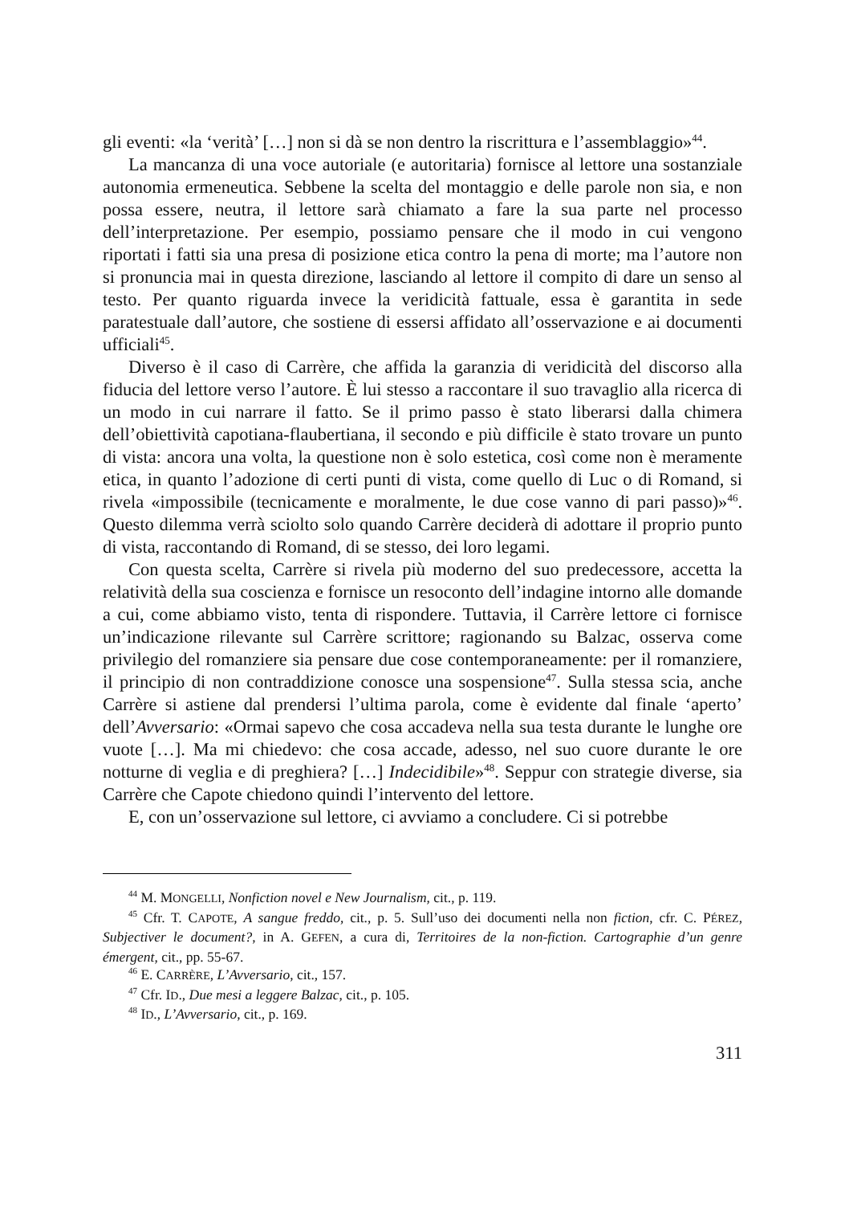gli eventi: «la ‘verità’ […] non si dà se non dentro la riscrittura e l’assemblaggio»<sup>44</sup>.
La mancanza di una voce autoriale (e autoritaria) fornisce al lettore una sostanziale autonomia ermeneutica. Sebbene la scelta del montaggio e delle parole non sia, e non possa essere, neutra, il lettore sarà chiamato a fare la sua parte nel processo dell’interpretazione. Per esempio, possiamo pensare che il modo in cui vengono riportati i fatti sia una presa di posizione etica contro la pena di morte; ma l’autore non si pronuncia mai in questa direzione, lasciando al lettore il compito di dare un senso al testo. Per quanto riguarda invece la veridicità fattuale, essa è garantita in sede paratestuale dall’autore, che sostiene di essersi affidato all’osservazione e ai documenti ufficiali<sup>45</sup>.
Diverso è il caso di Carrère, che affida la garanzia di veridicità del discorso alla fiducia del lettore verso l’autore. È lui stesso a raccontare il suo travaglio alla ricerca di un modo in cui narrare il fatto. Se il primo passo è stato liberarsi dalla chimera dell’obiettività capotiana-flaubertiana, il secondo e più difficile è stato trovare un punto di vista: ancora una volta, la questione non è solo estetica, così come non è meramente etica, in quanto l’adozione di certi punti di vista, come quello di Luc o di Romand, si rivela «impossibile (tecnicamente e moralmente, le due cose vanno di pari passo)»<sup>46</sup>. Questo dilemma verrà sciolto solo quando Carrère deciderà di adottare il proprio punto di vista, raccontando di Romand, di se stesso, dei loro legami.
Con questa scelta, Carrère si rivela più moderno del suo predecessore, accetta la relatività della sua coscienza e fornisce un resoconto dell’indagine intorno alle domande a cui, come abbiamo visto, tenta di rispondere. Tuttavia, il Carrère lettore ci fornisce un’indicazione rilevante sul Carrère scrittore; ragionando su Balzac, osserva come privilegio del romanziere sia pensare due cose contemporaneamente: per il romanziere, il principio di non contraddizione conosce una sospensione<sup>47</sup>. Sulla stessa scia, anche Carrère si astiene dal prendersi l’ultima parola, come è evidente dal finale ‘aperto’ dell’Avversario: «Ormai sapevo che cosa accadeva nella sua testa durante le lunghe ore vuote […]. Ma mi chiedevo: che cosa accade, adesso, nel suo cuore durante le ore notturne di veglia e di preghiera? […] Indecidibile»<sup>48</sup>. Seppur con strategie diverse, sia Carrère che Capote chiedono quindi l’intervento del lettore.
E, con un’osservazione sul lettore, ci avviamo a concludere. Ci si potrebbe
<sup>44</sup> M. MONGELLI, Nonfiction novel e New Journalism, cit., p. 119.
<sup>45</sup> Cfr. T. CAPOTE, A sangue freddo, cit., p. 5. Sull’uso dei documenti nella non fiction, cfr. C. PÉREZ, Subjectiver le document?, in A. GEFEN, a cura di, Territoires de la non-fiction. Cartographie d’un genre émergent, cit., pp. 55-67.
<sup>46</sup> E. CARRÈRE, L’Avversario, cit., 157.
<sup>47</sup> Cfr. ID., Due mesi a leggere Balzac, cit., p. 105.
<sup>48</sup> ID., L’Avversario, cit., p. 169.
311